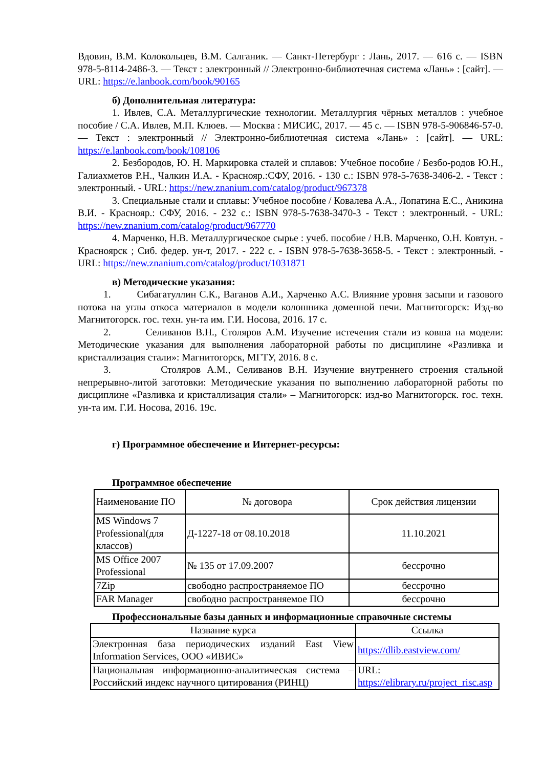Вдовин, В.М. Колокольцев, В.М. Салганик. — Санкт-Петербург : Лань, 2017. — 616 с. — ISBN 978-5-8114-2486-3. — Текст : электронный // Электронно-библиотечная система «Лань» : [сайт]. — URL: https://e.lanbook.com/book/90165
б) Дополнительная литература:
1. Ивлев, С.А. Металлургические технологии. Металлургия чёрных металлов : учебное пособие / С.А. Ивлев, М.П. Клюев. — Москва : МИСИС, 2017. — 45 с. — ISBN 978-5-906846-57-0. — Текст : электронный // Электронно-библиотечная система «Лань» : [сайт]. — URL: https://e.lanbook.com/book/108106
2. Безбородов, Ю. Н. Маркировка сталей и сплавов: Учебное пособие / Безбо-родов Ю.Н., Галиахметов Р.Н., Чалкин И.А. - Краснояр.:СФУ, 2016. - 130 с.: ISBN 978-5-7638-3406-2. - Текст : электронный. - URL: https://new.znanium.com/catalog/product/967378
3. Специальные стали и сплавы: Учебное пособие / Ковалева А.А., Лопатина Е.С., Аникина В.И. - Краснояр.: СФУ, 2016. - 232 с.: ISBN 978-5-7638-3470-3 - Текст : электронный. - URL: https://new.znanium.com/catalog/product/967770
4. Марченко, Н.В. Металлургическое сырье : учеб. пособие / Н.В. Марченко, О.Н. Ковтун. - Красноярск ; Сиб. федер. ун-т, 2017. - 222 с. - ISBN 978-5-7638-3658-5. - Текст : электронный. - URL: https://new.znanium.com/catalog/product/1031871
в) Методические указания:
1. Сибагатуллин С.К., Ваганов А.И., Харченко А.С. Влияние уровня засыпи и газового потока на углы откоса материалов в модели колошника доменной печи. Магнитогорск: Изд-во Магнитогорск. гос. техн. ун-та им. Г.И. Носова, 2016. 17 с.
2. Селиванов В.Н., Столяров А.М. Изучение истечения стали из ковша на модели: Методические указания для выполнения лабораторной работы по дисциплине «Разливка и кристаллизация стали»: Магнитогорск, МГТУ, 2016. 8 с.
3. Столяров А.М., Селиванов В.Н. Изучение внутреннего строения стальной непрерывно-литой заготовки: Методические указания по выполнению лабораторной работы по дисциплине «Разливка и кристаллизация стали» – Магнитогорск: изд-во Магнитогорск. гос. техн. ун-та им. Г.И. Носова, 2016. 19с.
г) Программное обеспечение и Интернет-ресурсы:
Программное обеспечение
| Наименование ПО | № договора | Срок действия лицензии |
| MS Windows 7 Professional(для классов) | Д-1227-18 от 08.10.2018 | 11.10.2021 |
| MS Office 2007 Professional | № 135 от 17.09.2007 | бессрочно |
| 7Zip | свободно распространяемое ПО | бессрочно |
| FAR Manager | свободно распространяемое ПО | бессрочно |
Профессиональные базы данных и информационные справочные системы
| Название курса | Ссылка |
| Электронная база периодических изданий East View Information Services, ООО «ИВИС» | https://dlib.eastview.com/ |
| Национальная информационно-аналитическая система – Российский индекс научного цитирования (РИНЦ) | URL: https://elibrary.ru/project_risc.asp |